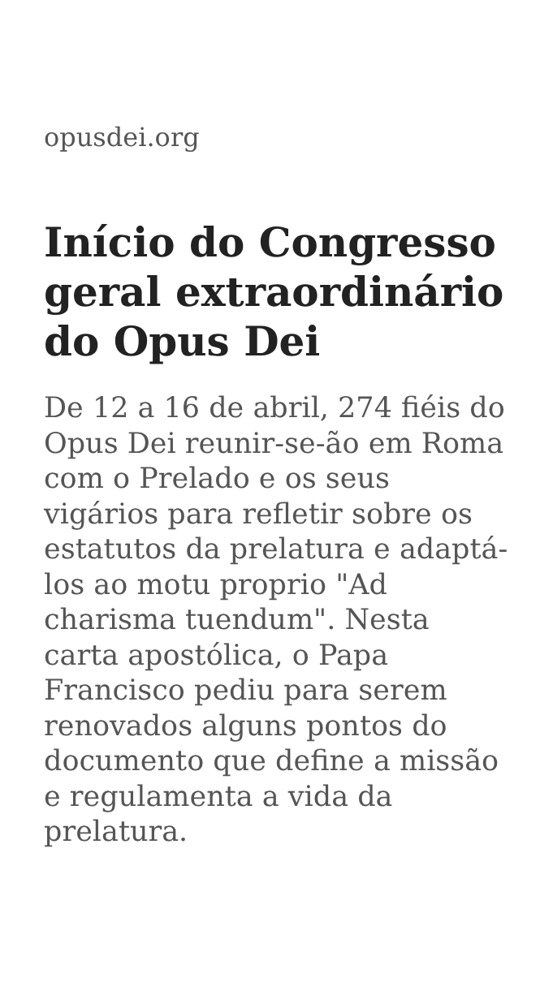opusdei.org
Início do Congresso geral extraordinário do Opus Dei
De 12 a 16 de abril, 274 fiéis do Opus Dei reunir-se-ão em Roma com o Prelado e os seus vigários para refletir sobre os estatutos da prelatura e adaptá-los ao motu proprio "Ad charisma tuendum". Nesta carta apostólica, o Papa Francisco pediu para serem renovados alguns pontos do documento que define a missão e regulamenta a vida da prelatura.